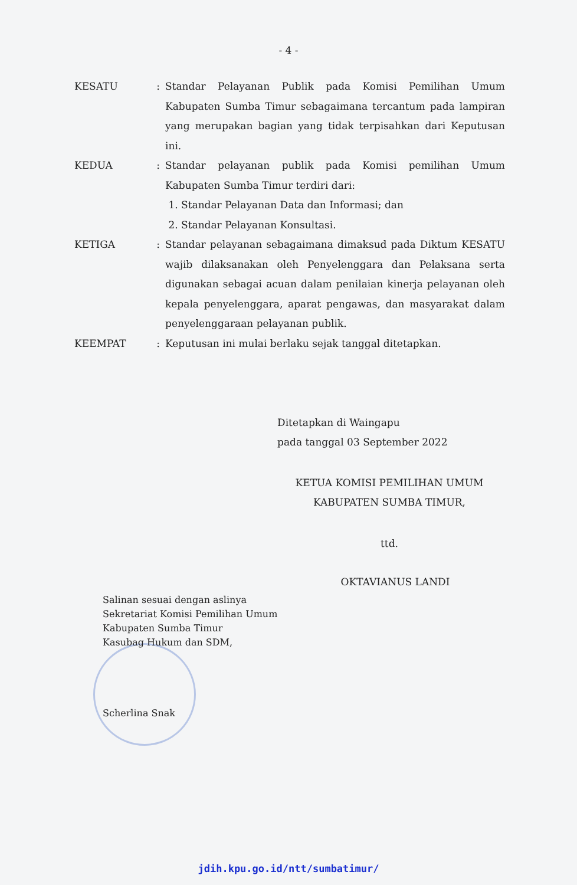- 4 -
| KESATU | : | Standar Pelayanan Publik pada Komisi Pemilihan Umum Kabupaten Sumba Timur sebagaimana tercantum pada lampiran yang merupakan bagian yang tidak terpisahkan dari Keputusan ini. |
| KEDUA | : | Standar pelayanan publik pada Komisi pemilihan Umum Kabupaten Sumba Timur terdiri dari: 1. Standar Pelayanan Data dan Informasi; dan 2. Standar Pelayanan Konsultasi. |
| KETIGA | : | Standar pelayanan sebagaimana dimaksud pada Diktum KESATU wajib dilaksanakan oleh Penyelenggara dan Pelaksana serta digunakan sebagai acuan dalam penilaian kinerja pelayanan oleh kepala penyelenggara, aparat pengawas, dan masyarakat dalam penyelenggaraan pelayanan publik. |
| KEEMPAT | : | Keputusan ini mulai berlaku sejak tanggal ditetapkan. |
Ditetapkan di Waingapu
pada tanggal 03 September 2022
KETUA KOMISI PEMILIHAN UMUM
KABUPATEN SUMBA TIMUR,
ttd.
OKTAVIANUS LANDI
Salinan sesuai dengan aslinya
Sekretariat Komisi Pemilihan Umum
Kabupaten Sumba Timur
Kasubag Hukum dan SDM,
Scherlina Snak
jdih.kpu.go.id/ntt/sumbatimur/